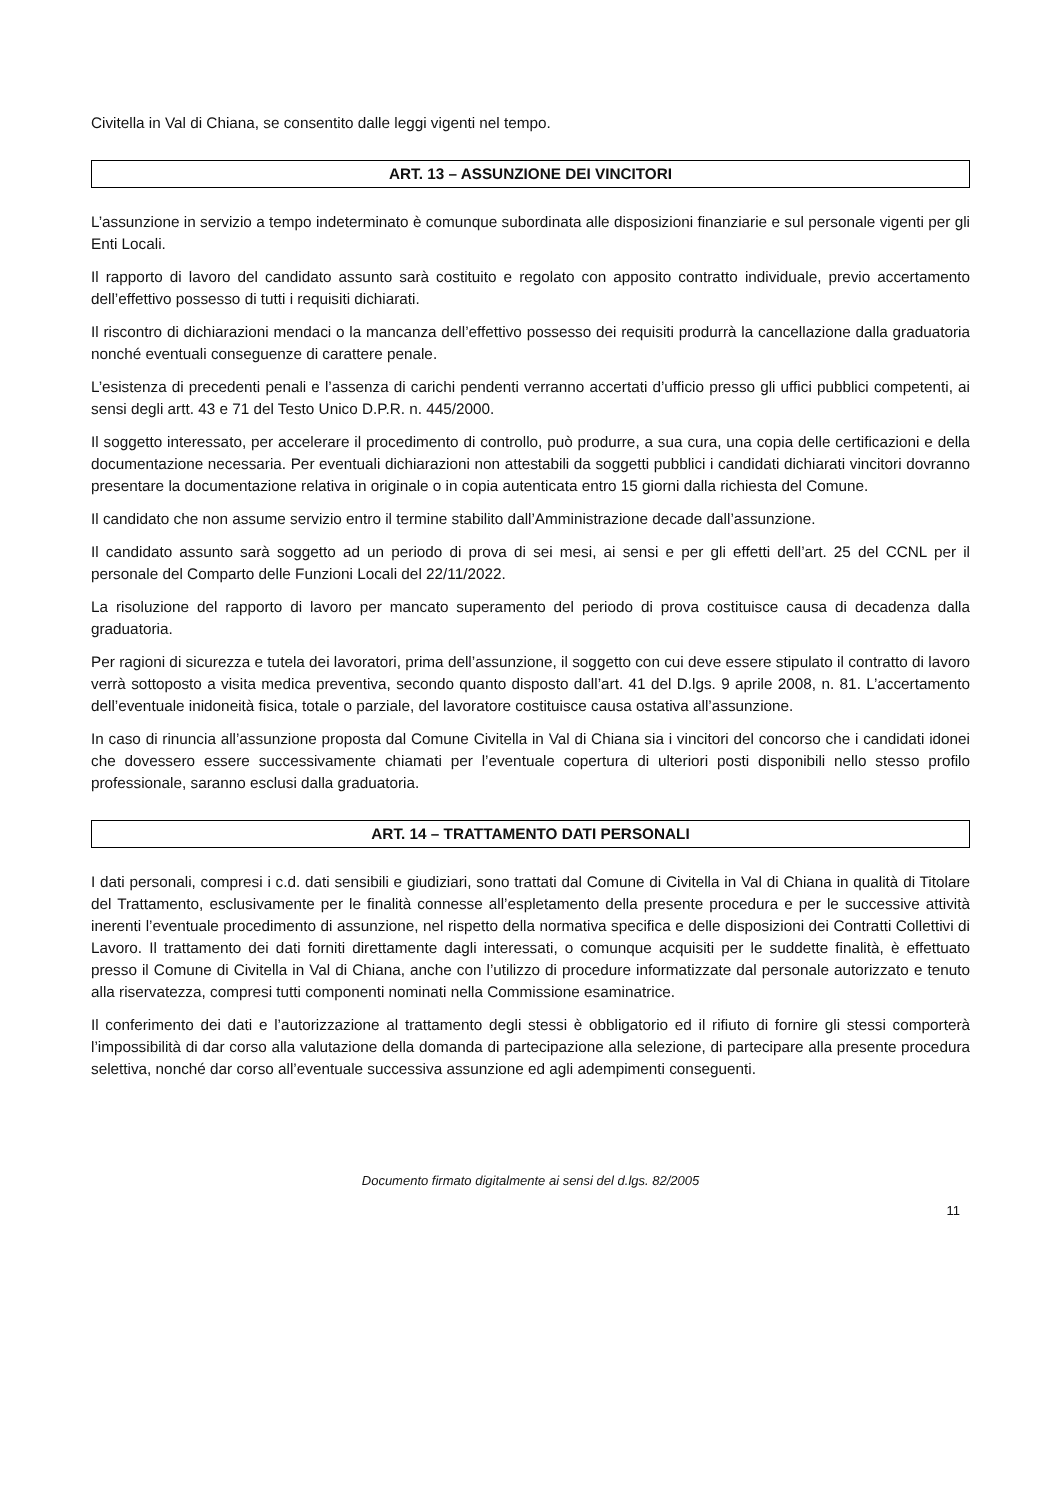Civitella in Val di Chiana, se consentito dalle leggi vigenti nel tempo.
ART. 13 – ASSUNZIONE DEI VINCITORI
L’assunzione in servizio a tempo indeterminato è comunque subordinata alle disposizioni finanziarie e sul personale vigenti per gli Enti Locali.
Il rapporto di lavoro del candidato assunto sarà costituito e regolato con apposito contratto individuale, previo accertamento dell’effettivo possesso di tutti i requisiti dichiarati.
Il riscontro di dichiarazioni mendaci o la mancanza dell’effettivo possesso dei requisiti produrrà la cancellazione dalla graduatoria nonché eventuali conseguenze di carattere penale.
L’esistenza di precedenti penali e l’assenza di carichi pendenti verranno accertati d’ufficio presso gli uffici pubblici competenti, ai sensi degli artt. 43 e 71 del Testo Unico D.P.R. n. 445/2000.
Il soggetto interessato, per accelerare il procedimento di controllo, può produrre, a sua cura, una copia delle certificazioni e della documentazione necessaria. Per eventuali dichiarazioni non attestabili da soggetti pubblici i candidati dichiarati vincitori dovranno presentare la documentazione relativa in originale o in copia autenticata entro 15 giorni dalla richiesta del Comune.
Il candidato che non assume servizio entro il termine stabilito dall’Amministrazione decade dall’assunzione.
Il candidato assunto sarà soggetto ad un periodo di prova di sei mesi, ai sensi e per gli effetti dell’art. 25 del CCNL per il personale del Comparto delle Funzioni Locali del 22/11/2022.
La risoluzione del rapporto di lavoro per mancato superamento del periodo di prova costituisce causa di decadenza dalla graduatoria.
Per ragioni di sicurezza e tutela dei lavoratori, prima dell’assunzione, il soggetto con cui deve essere stipulato il contratto di lavoro verrà sottoposto a visita medica preventiva, secondo quanto disposto dall’art. 41 del D.lgs. 9 aprile 2008, n. 81. L’accertamento dell’eventuale inidoneità fisica, totale o parziale, del lavoratore costituisce causa ostativa all’assunzione.
In caso di rinuncia all’assunzione proposta dal Comune Civitella in Val di Chiana sia i vincitori del concorso che i candidati idonei che dovessero essere successivamente chiamati per l’eventuale copertura di ulteriori posti disponibili nello stesso profilo professionale, saranno esclusi dalla graduatoria.
ART. 14 – TRATTAMENTO DATI PERSONALI
I dati personali, compresi i c.d. dati sensibili e giudiziari, sono trattati dal Comune di Civitella in Val di Chiana in qualità di Titolare del Trattamento, esclusivamente per le finalità connesse all’espletamento della presente procedura e per le successive attività inerenti l’eventuale procedimento di assunzione, nel rispetto della normativa specifica e delle disposizioni dei Contratti Collettivi di Lavoro. Il trattamento dei dati forniti direttamente dagli interessati, o comunque acquisiti per le suddette finalità, è effettuato presso il Comune di Civitella in Val di Chiana, anche con l’utilizzo di procedure informatizzate dal personale autorizzato e tenuto alla riservatezza, compresi tutti componenti nominati nella Commissione esaminatrice.
Il conferimento dei dati e l’autorizzazione al trattamento degli stessi è obbligatorio ed il rifiuto di fornire gli stessi comporterà l’impossibilità di dar corso alla valutazione della domanda di partecipazione alla selezione, di partecipare alla presente procedura selettiva, nonché dar corso all’eventuale successiva assunzione ed agli adempimenti conseguenti.
Documento firmato digitalmente ai sensi del d.lgs. 82/2005
11